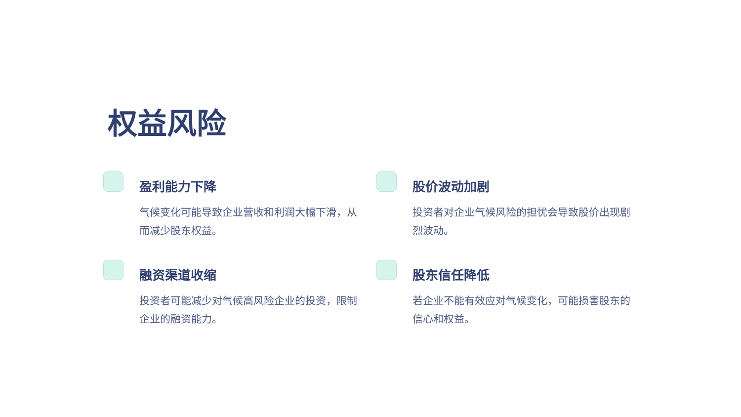权益风险
盈利能力下降
气候变化可能导致企业营收和利润大幅下滑，从而减少股东权益。
股价波动加剧
投资者对企业气候风险的担忧会导致股价出现剧烈波动。
融资渠道收缩
投资者可能减少对气候高风险企业的投资，限制企业的融资能力。
股东信任降低
若企业不能有效应对气候变化，可能损害股东的信心和权益。